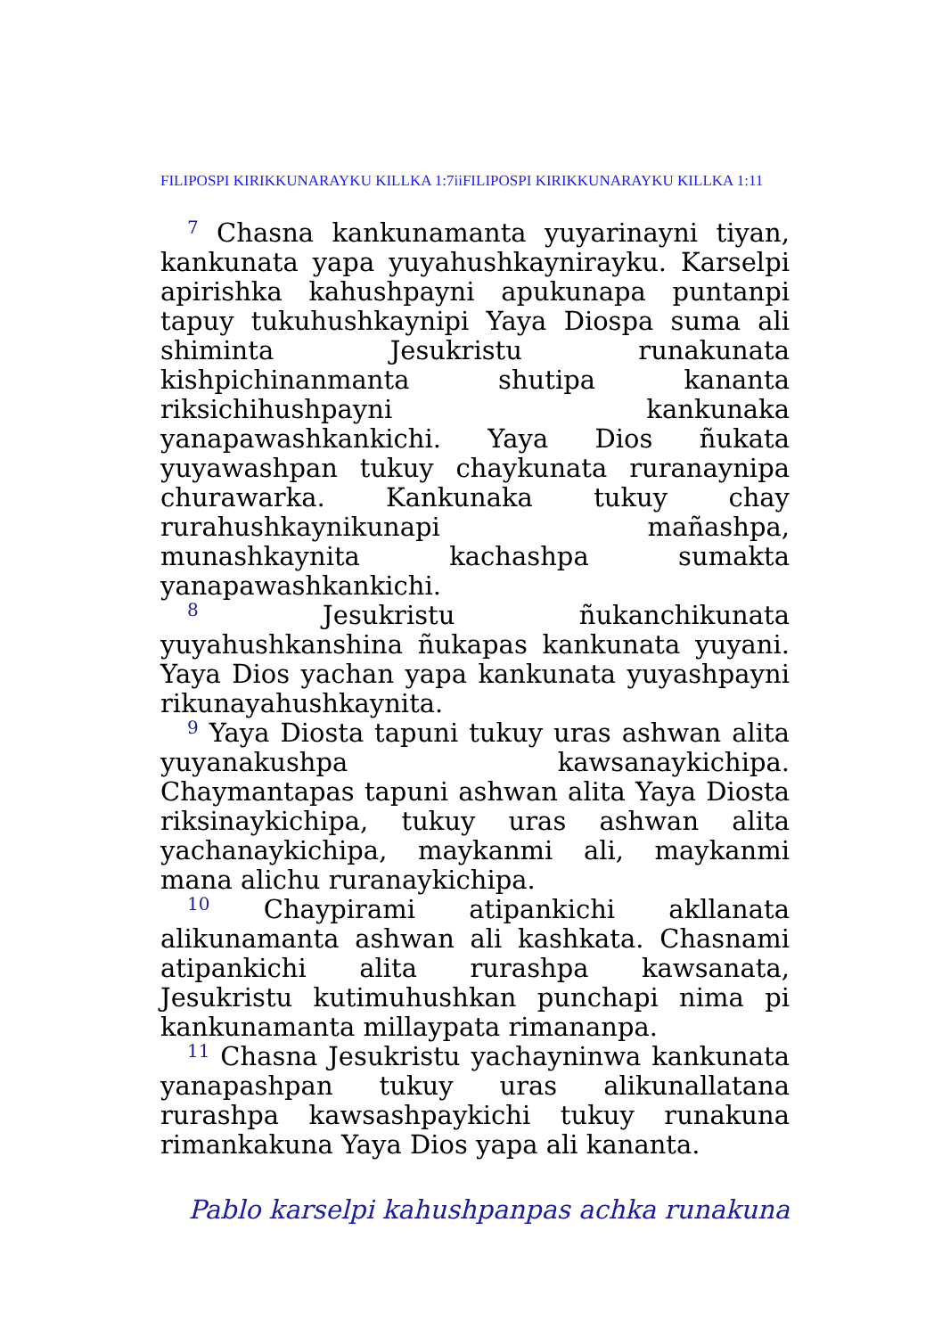FILIPOSPI KIRIKKUNARAYKU KILLKA 1:7iiFILIPOSPI KIRIKKUNARAYKU KILLKA 1:11
<sup>7</sup> Chasna kankunamanta yuyarinayni tiyan, kankunata yapa yuyahushkaynirayku. Karselpi apirishka kahushpayni apukunapa puntanpi tapuy tukuhushkaynipi Yaya Diospa suma ali shiminta Jesukristu runakunata kishpichinanmanta shutipa kananta riksichihushpayni kankunaka yanapawashkankichi. Yaya Dios ñukata yuyawashpan tukuy chaykunata ruranaynipa churawarka. Kankunaka tukuy chay rurahushkaynikunapi mañashpa, munashkaynita kachashpa sumakta yanapawashkankichi.
<sup>8</sup> Jesukristu ñukanchikunata yuyahushkanshina ñukapas kankunata yuyani. Yaya Dios yachan yapa kankunata yuyashpayni rikunayahushkaynita.
<sup>9</sup> Yaya Diosta tapuni tukuy uras ashwan alita yuyanakushpa kawsanaykichipa. Chaymantapas tapuni ashwan alita Yaya Diosta riksinaykichipa, tukuy uras ashwan alita yachanaykichipa, maykanmi ali, maykanmi mana alichu ruranaykichipa.
<sup>10</sup> Chaypirami atipankichi akllanata alikunamanta ashwan ali kashkata. Chasnami atipankichi alita rurashpa kawsanata, Jesukristu kutimuhushkan punchapi nima pi kankunamanta millaypata rimananpa.
<sup>11</sup> Chasna Jesukristu yachayninwa kankunata yanapashpan tukuy uras alikunallatana rurashpa kawsashpaykichi tukuy runakuna rimankakuna Yaya Dios yapa ali kananta.
Pablo karselpi kahushpanpas achka runakuna